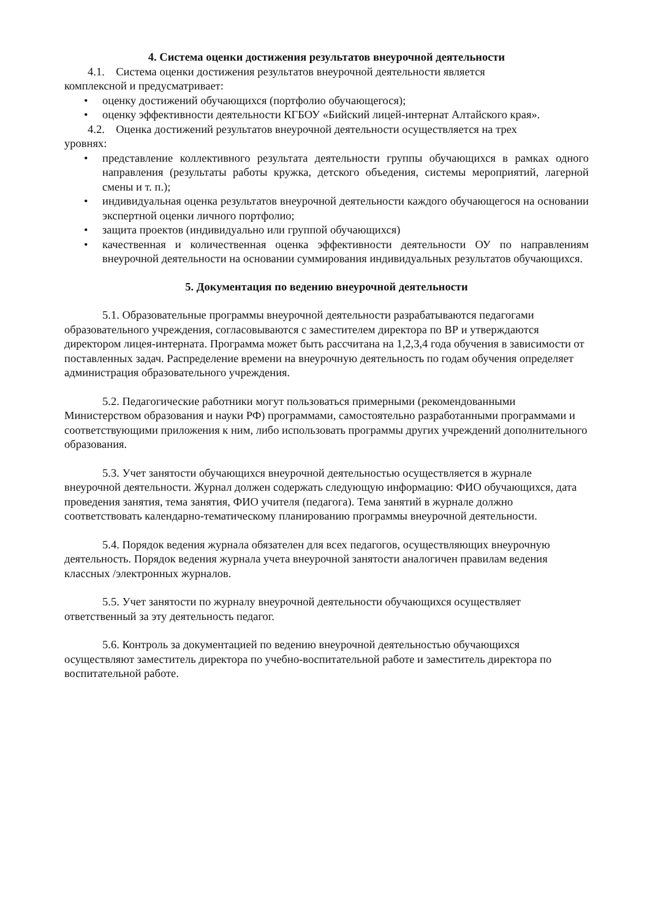4. Система оценки достижения результатов внеурочной деятельности
4.1. Система оценки достижения результатов внеурочной деятельности является
комплексной и предусматривает:
• оценку достижений обучающихся (портфолио обучающегося);
• оценку эффективности деятельности КГБОУ «Бийский лицей-интернат Алтайского края».
4.2. Оценка достижений результатов внеурочной деятельности осуществляется на трех
уровнях:
• представление коллективного результата деятельности группы обучающихся в рамках одного направления (результаты работы кружка, детского объедения, системы мероприятий, лагерной смены и т. п.);
• индивидуальная оценка результатов внеурочной деятельности каждого обучающегося на основании экспертной оценки личного портфолио;
• защита проектов (индивидуально или группой обучающихся)
• качественная и количественная оценка эффективности деятельности ОУ по направлениям внеурочной деятельности на основании суммирования индивидуальных результатов обучающихся.
5. Документация по ведению внеурочной деятельности
5.1. Образовательные программы внеурочной деятельности разрабатываются педагогами образовательного учреждения, согласовываются с заместителем директора по ВР и утверждаются директором лицея-интерната. Программа может быть рассчитана на 1,2,3,4 года обучения в зависимости от поставленных задач. Распределение времени на внеурочную деятельность по годам обучения определяет администрация образовательного учреждения.
5.2. Педагогические работники могут пользоваться примерными (рекомендованными Министерством образования и науки РФ) программами, самостоятельно разработанными программами и соответствующими приложения к ним, либо использовать программы других учреждений дополнительного образования.
5.3. Учет занятости обучающихся внеурочной деятельностью осуществляется в журнале внеурочной деятельности. Журнал должен содержать следующую информацию: ФИО обучающихся, дата проведения занятия, тема занятия, ФИО учителя (педагога). Тема занятий в журнале должно соответствовать календарно-тематическому планированию программы внеурочной деятельности.
5.4. Порядок ведения журнала обязателен для всех педагогов, осуществляющих внеурочную деятельность. Порядок ведения журнала учета внеурочной занятости аналогичен правилам ведения классных /электронных журналов.
5.5. Учет занятости по журналу внеурочной деятельности обучающихся осуществляет ответственный за эту деятельность педагог.
5.6. Контроль за документацией по ведению внеурочной деятельностью обучающихся осуществляют заместитель директора по учебно-воспитательной работе и заместитель директора по воспитательной работе.